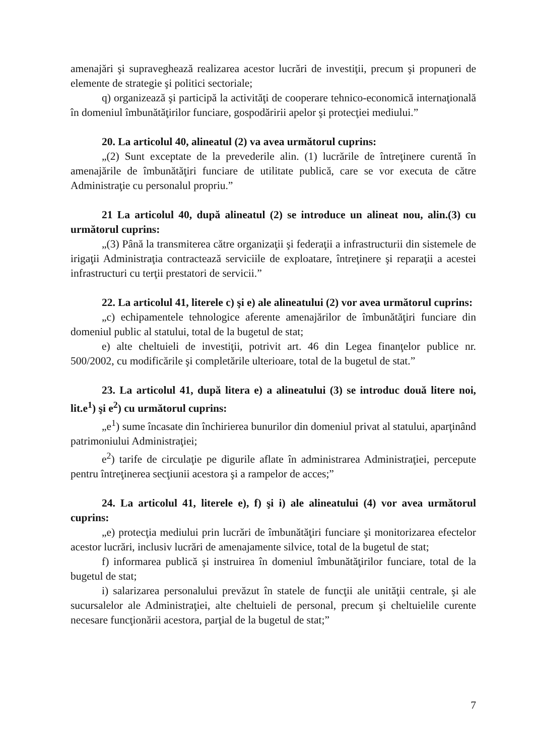amenajări şi supraveghează realizarea acestor lucrări de investiţii, precum şi propuneri de elemente de strategie şi politici sectoriale;
q) organizează şi participă la activităţi de cooperare tehnico-economică internaţională în domeniul îmbunătăţirilor funciare, gospodăririi apelor şi protecţiei mediului.”
20. La articolul 40, alineatul (2) va avea următorul cuprins:
„(2) Sunt exceptate de la prevederile alin. (1) lucrările de întreţinere curentă în amenajările de îmbunătăţiri funciare de utilitate publică, care se vor executa de către Administraţie cu personalul propriu.”
21 La articolul 40, după alineatul (2) se introduce un alineat nou, alin.(3) cu următorul cuprins:
„(3) Până la transmiterea către organizaţii şi federaţii a infrastructurii din sistemele de irigaţii Administraţia contractează serviciile de exploatare, întreţinere şi reparaţii a acestei infrastructuri cu terţii prestatori de servicii.”
22. La articolul 41, literele c) şi e) ale alineatului (2) vor avea următorul cuprins:
„c) echipamentele tehnologice aferente amenajărilor de îmbunătăţiri funciare din domeniul public al statului, total de la bugetul de stat;
e) alte cheltuieli de investiţii, potrivit art. 46 din Legea finanţelor publice nr. 500/2002, cu modificările şi completările ulterioare, total de la bugetul de stat.”
23. La articolul 41, după litera e) a alineatului (3) se introduc două litere noi, lit.e<sup>1</sup>) şi e<sup>2</sup>) cu următorul cuprins:
„e<sup>1</sup>) sume încasate din închirierea bunurilor din domeniul privat al statului, aparţinând patrimoniului Administraţiei;
e<sup>2</sup>) tarife de circulaţie pe digurile aflate în administrarea Administraţiei, percepute pentru întreţinerea secţiunii acestora şi a rampelor de acces;”
24. La articolul 41, literele e), f) şi i) ale alineatului (4) vor avea următorul cuprins:
„e) protecţia mediului prin lucrări de îmbunătăţiri funciare şi monitorizarea efectelor acestor lucrări, inclusiv lucrări de amenajamente silvice, total de la bugetul de stat;
f) informarea publică şi instruirea în domeniul îmbunătăţirilor funciare, total de la bugetul de stat;
i) salarizarea personalului prevăzut în statele de funcţii ale unităţii centrale, şi ale sucursalelor ale Administraţiei, alte cheltuieli de personal, precum şi cheltuielile curente necesare funcţionării acestora, parţial de la bugetul de stat;”
7